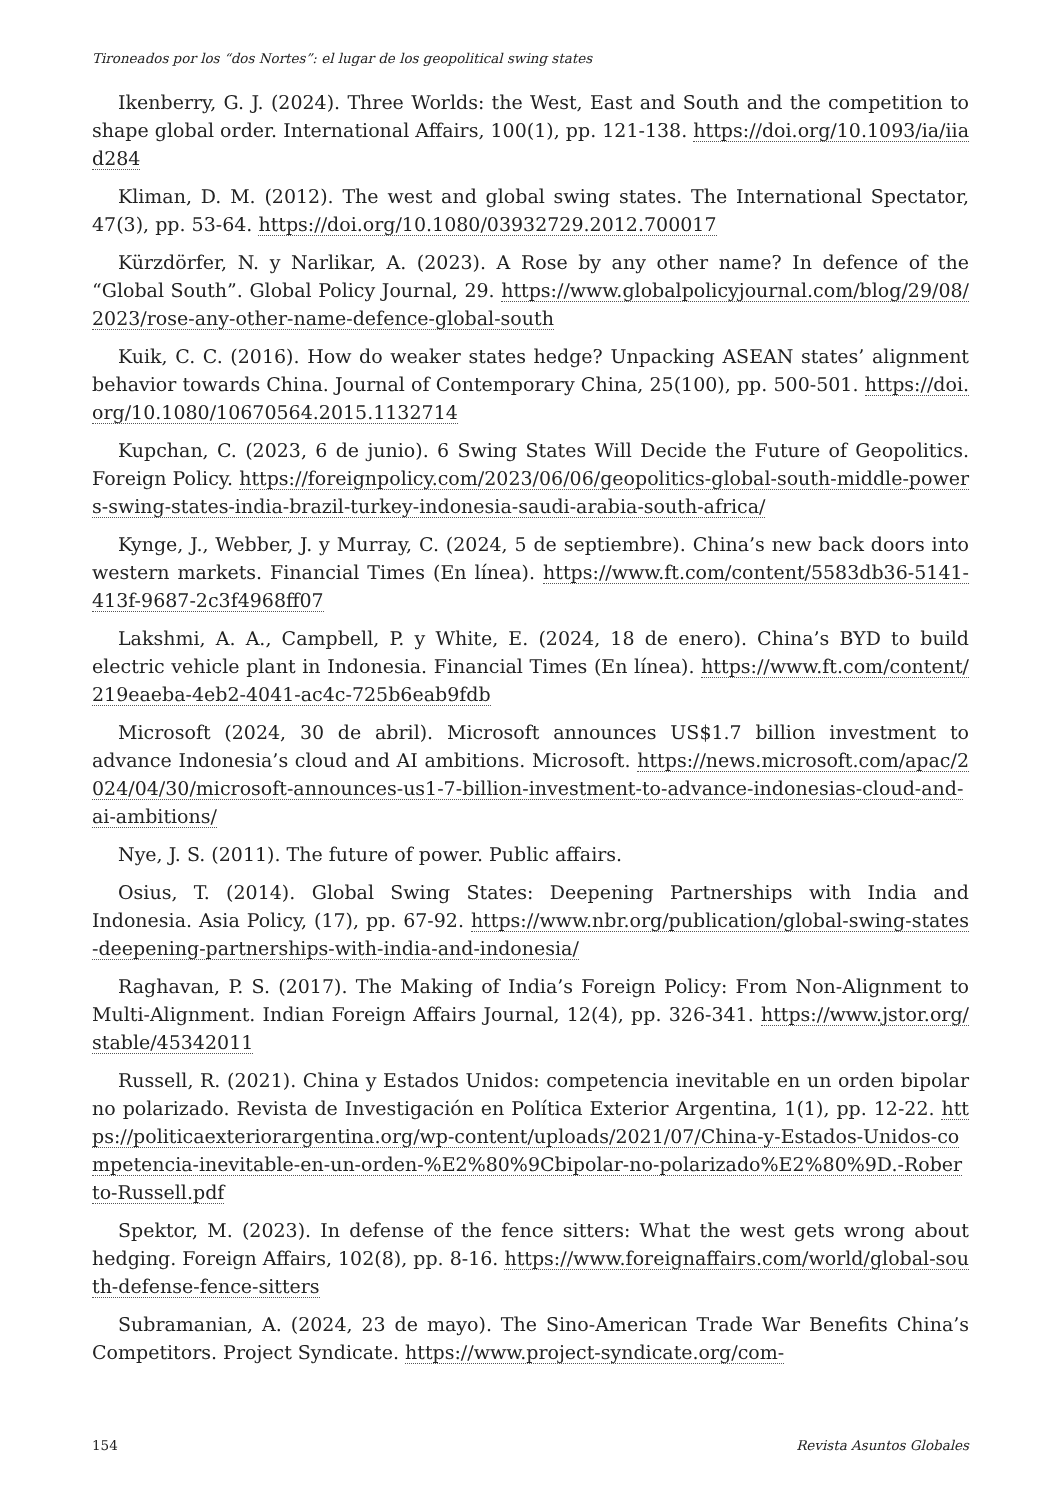Tironeados por los “dos Nortes”: el lugar de los geopolitical swing states
Ikenberry, G. J. (2024). Three Worlds: the West, East and South and the competition to shape global order. International Affairs, 100(1), pp. 121-138. https://doi.org/10.1093/ia/iiad284
Kliman, D. M. (2012). The west and global swing states. The International Spectator, 47(3), pp. 53-64. https://doi.org/10.1080/03932729.2012.700017
Kürzdörfer, N. y Narlikar, A. (2023). A Rose by any other name? In defence of the “Global South”. Global Policy Journal, 29. https://www.globalpolicyjournal.com/blog/29/08/2023/rose-any-other-name-defence-global-south
Kuik, C. C. (2016). How do weaker states hedge? Unpacking ASEAN states’ alignment behavior towards China. Journal of Contemporary China, 25(100), pp. 500-501. https://doi.org/10.1080/10670564.2015.1132714
Kupchan, C. (2023, 6 de junio). 6 Swing States Will Decide the Future of Geopolitics. Foreign Policy. https://foreignpolicy.com/2023/06/06/geopolitics-global-south-middle-powers-swing-states-india-brazil-turkey-indonesia-saudi-arabia-south-africa/
Kynge, J., Webber, J. y Murray, C. (2024, 5 de septiembre). China’s new back doors into western markets. Financial Times (En línea). https://www.ft.com/content/5583db36-5141-413f-9687-2c3f4968ff07
Lakshmi, A. A., Campbell, P. y White, E. (2024, 18 de enero). China’s BYD to build electric vehicle plant in Indonesia. Financial Times (En línea). https://www.ft.com/content/219eaeba-4eb2-4041-ac4c-725b6eab9fdb
Microsoft (2024, 30 de abril). Microsoft announces US$1.7 billion investment to advance Indonesia’s cloud and AI ambitions. Microsoft. https://news.microsoft.com/apac/2024/04/30/microsoft-announces-us1-7-billion-investment-to-advance-indonesias-cloud-and-ai-ambitions/
Nye, J. S. (2011). The future of power. Public affairs.
Osius, T. (2014). Global Swing States: Deepening Partnerships with India and Indonesia. Asia Policy, (17), pp. 67-92. https://www.nbr.org/publication/global-swing-states-deepening-partnerships-with-india-and-indonesia/
Raghavan, P. S. (2017). The Making of India’s Foreign Policy: From Non-Alignment to Multi-Alignment. Indian Foreign Affairs Journal, 12(4), pp. 326-341. https://www.jstor.org/stable/45342011
Russell, R. (2021). China y Estados Unidos: competencia inevitable en un orden bipolar no polarizado. Revista de Investigación en Política Exterior Argentina, 1(1), pp. 12-22. https://politicaexteriorargentina.org/wp-content/uploads/2021/07/China-y-Estados-Unidos-competencia-inevitable-en-un-orden-%E2%80%9Cbipolar-no-polarizado%E2%80%9D.-Roberto-Russell.pdf
Spektor, M. (2023). In defense of the fence sitters: What the west gets wrong about hedging. Foreign Affairs, 102(8), pp. 8-16. https://www.foreignaffairs.com/world/global-south-defense-fence-sitters
Subramanian, A. (2024, 23 de mayo). The Sino-American Trade War Benefits China’s Competitors. Project Syndicate. https://www.project-syndicate.org/com-
154 Revista Asuntos Globales